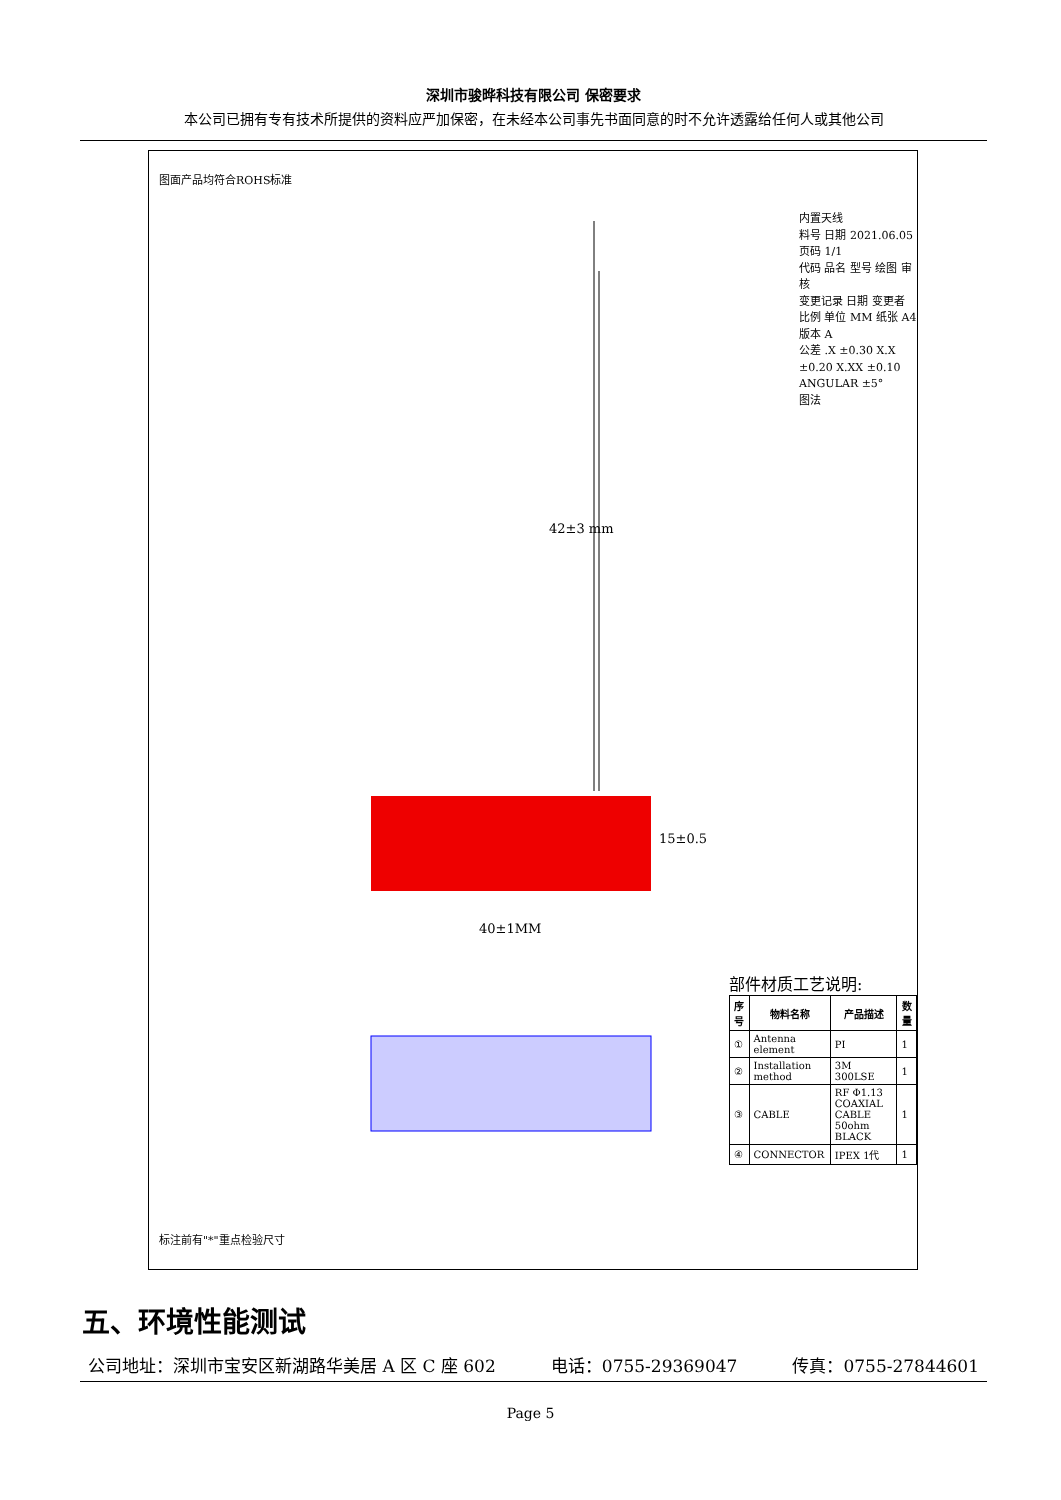深圳市骏晔科技有限公司 保密要求
本公司已拥有专有技术所提供的资料应严加保密，在未经本公司事先书面同意的时不允许透露给任何人或其他公司
图面产品均符合ROHS标准
42±3 mm
15±0.5
40±1MM
内置天线
料号 日期 2021.06.05
页码 1/1
代码 品名 型号 绘图 审核
变更记录 日期 变更者
比例 单位 MM 纸张 A4 版本 A
公差 .X ±0.30 X.X ±0.20 X.XX ±0.10 ANGULAR ±5°
图法
部件材质工艺说明:
| 序号 | 物料名称 | 产品描述 | 数量 |
| --- | --- | --- | --- |
| ① | Antenna element | PI | 1 |
| ② | Installation method | 3M 300LSE | 1 |
| ③ | CABLE | RF Φ1.13 COAXIAL CABLE 50ohm BLACK | 1 |
| ④ | CONNECTOR | IPEX 1代 | 1 |
标注前有"*"重点检验尺寸
五、环境性能测试
公司地址：深圳市宝安区新湖路华美居 A 区 C 座 602 电话：0755-29369047 传真：0755-27844601
Page 5